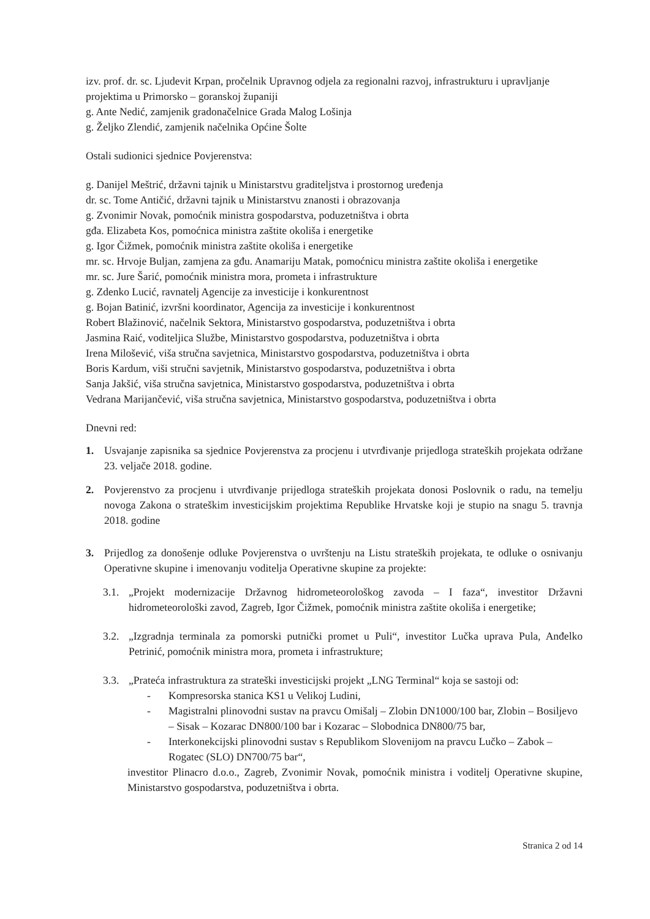izv. prof. dr. sc. Ljudevit Krpan, pročelnik Upravnog odjela za regionalni razvoj, infrastrukturu i upravljanje projektima u Primorsko – goranskoj županiji
g. Ante Nedić, zamjenik gradonačelnice Grada Malog Lošinja
g. Željko Zlendić, zamjenik načelnika Općine Šolte
Ostali sudionici sjednice Povjerenstva:
g. Danijel Meštrić, državni tajnik u Ministarstvu graditeljstva i prostornog uređenja
dr. sc. Tome Antičić, državni tajnik u Ministarstvu znanosti i obrazovanja
g. Zvonimir Novak, pomoćnik ministra gospodarstva, poduzetništva i obrta
gđa. Elizabeta Kos, pomoćnica ministra zaštite okoliša i energetike
g. Igor Čižmek, pomoćnik ministra zaštite okoliša i energetike
mr. sc. Hrvoje Buljan, zamjena za gđu. Anamariju Matak, pomoćnicu ministra zaštite okoliša i energetike
mr. sc. Jure Šarić, pomoćnik ministra mora, prometa i infrastrukture
g. Zdenko Lucić, ravnatelj Agencije za investicije i konkurentnost
g. Bojan Batinić, izvršni koordinator, Agencija za investicije i konkurentnost
Robert Blažinović, načelnik Sektora, Ministarstvo gospodarstva, poduzetništva i obrta
Jasmina Raić, voditeljica Službe, Ministarstvo gospodarstva, poduzetništva i obrta
Irena Milošević, viša stručna savjetnica, Ministarstvo gospodarstva, poduzetništva i obrta
Boris Kardum, viši stručni savjetnik, Ministarstvo gospodarstva, poduzetništva i obrta
Sanja Jakšić, viša stručna savjetnica, Ministarstvo gospodarstva, poduzetništva i obrta
Vedrana Marijančević, viša stručna savjetnica, Ministarstvo gospodarstva, poduzetništva i obrta
Dnevni red:
1. Usvajanje zapisnika sa sjednice Povjerenstva za procjenu i utvrđivanje prijedloga strateških projekata održane 23. veljače 2018. godine.
2. Povjerenstvo za procjenu i utvrđivanje prijedloga strateških projekata donosi Poslovnik o radu, na temelju novoga Zakona o strateškim investicijskim projektima Republike Hrvatske koji je stupio na snagu 5. travnja 2018. godine
3. Prijedlog za donošenje odluke Povjerenstva o uvrštenju na Listu strateških projekata, te odluke o osnivanju Operativne skupine i imenovanju voditelja Operativne skupine za projekte:
3.1. „Projekt modernizacije Državnog hidrometeorološkog zavoda – I faza“, investitor Državni hidrometeorološki zavod, Zagreb, Igor Čižmek, pomoćnik ministra zaštite okoliša i energetike;
3.2. „Izgradnja terminala za pomorski putnički promet u Puli“, investitor Lučka uprava Pula, Anđelko Petrinić, pomoćnik ministra mora, prometa i infrastrukture;
3.3. „Prateća infrastruktura za strateški investicijski projekt „LNG Terminal“ koja se sastoji od:
- Kompresorska stanica KS1 u Velikoj Ludini,
- Magistralni plinovodni sustav na pravcu Omišalj – Zlobin DN1000/100 bar, Zlobin – Bosiljevo – Sisak – Kozarac DN800/100 bar i Kozarac – Slobodnica DN800/75 bar,
- Interkonekcijski plinovodni sustav s Republikom Slovenijom na pravcu Lučko – Zabok – Rogatec (SLO) DN700/75 bar“,
investitor Plinacro d.o.o., Zagreb, Zvonimir Novak, pomoćnik ministra i voditelj Operativne skupine, Ministarstvo gospodarstva, poduzetništva i obrta.
Stranica 2 od 14